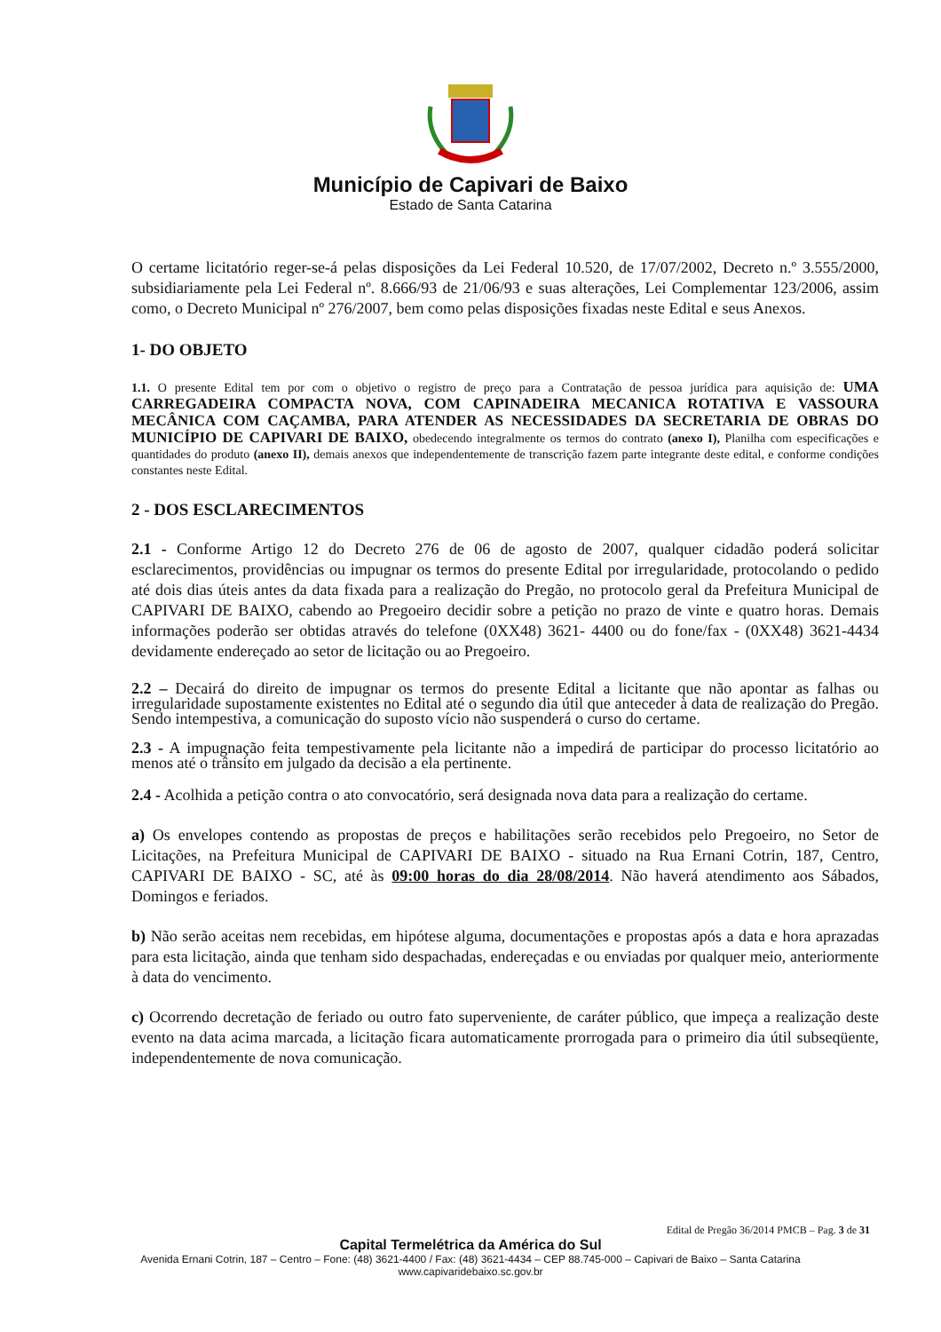Município de Capivari de Baixo
Estado de Santa Catarina
O certame licitatório reger-se-á pelas disposições da Lei Federal 10.520, de 17/07/2002, Decreto n.º 3.555/2000, subsidiariamente pela Lei Federal nº. 8.666/93 de 21/06/93 e suas alterações, Lei Complementar 123/2006, assim como, o Decreto Municipal nº 276/2007, bem como pelas disposições fixadas neste Edital e seus Anexos.
1- DO OBJETO
1.1. O presente Edital tem por com o objetivo o registro de preço para a Contratação de pessoa jurídica para aquisição de: UMA CARREGADEIRA COMPACTA NOVA, COM CAPINADEIRA MECANICA ROTATIVA E VASSOURA MECÂNICA COM CAÇAMBA, PARA ATENDER AS NECESSIDADES DA SECRETARIA DE OBRAS DO MUNICÍPIO DE CAPIVARI DE BAIXO, obedecendo integralmente os termos do contrato (anexo I), Planilha com especificações e quantidades do produto (anexo II), demais anexos que independentemente de transcrição fazem parte integrante deste edital, e conforme condições constantes neste Edital.
2 - DOS ESCLARECIMENTOS
2.1 - Conforme Artigo 12 do Decreto 276 de 06 de agosto de 2007, qualquer cidadão poderá solicitar esclarecimentos, providências ou impugnar os termos do presente Edital por irregularidade, protocolando o pedido até dois dias úteis antes da data fixada para a realização do Pregão, no protocolo geral da Prefeitura Municipal de CAPIVARI DE BAIXO, cabendo ao Pregoeiro decidir sobre a petição no prazo de vinte e quatro horas. Demais informações poderão ser obtidas através do telefone (0XX48) 3621- 4400 ou do fone/fax - (0XX48) 3621-4434 devidamente endereçado ao setor de licitação ou ao Pregoeiro.
2.2 – Decairá do direito de impugnar os termos do presente Edital a licitante que não apontar as falhas ou irregularidade supostamente existentes no Edital até o segundo dia útil que anteceder à data de realização do Pregão. Sendo intempestiva, a comunicação do suposto vício não suspenderá o curso do certame.
2.3 - A impugnação feita tempestivamente pela licitante não a impedirá de participar do processo licitatório ao menos até o trânsito em julgado da decisão a ela pertinente.
2.4 - Acolhida a petição contra o ato convocatório, será designada nova data para a realização do certame.
a) Os envelopes contendo as propostas de preços e habilitações serão recebidos pelo Pregoeiro, no Setor de Licitações, na Prefeitura Municipal de CAPIVARI DE BAIXO - situado na Rua Ernani Cotrin, 187, Centro, CAPIVARI DE BAIXO - SC, até às 09:00 horas do dia 28/08/2014. Não haverá atendimento aos Sábados, Domingos e feriados.
b) Não serão aceitas nem recebidas, em hipótese alguma, documentações e propostas após a data e hora aprazadas para esta licitação, ainda que tenham sido despachadas, endereçadas e ou enviadas por qualquer meio, anteriormente à data do vencimento.
c) Ocorrendo decretação de feriado ou outro fato superveniente, de caráter público, que impeça a realização deste evento na data acima marcada, a licitação ficara automaticamente prorrogada para o primeiro dia útil subseqüente, independentemente de nova comunicação.
Edital de Pregão 36/2014 PMCB – Pag. 3 de 31
Capital Termelétrica da América do Sul
Avenida Ernani Cotrin, 187 – Centro – Fone: (48) 3621-4400 / Fax: (48) 3621-4434 – CEP 88.745-000 – Capivari de Baixo – Santa Catarina
www.capivaridebaixo.sc.gov.br